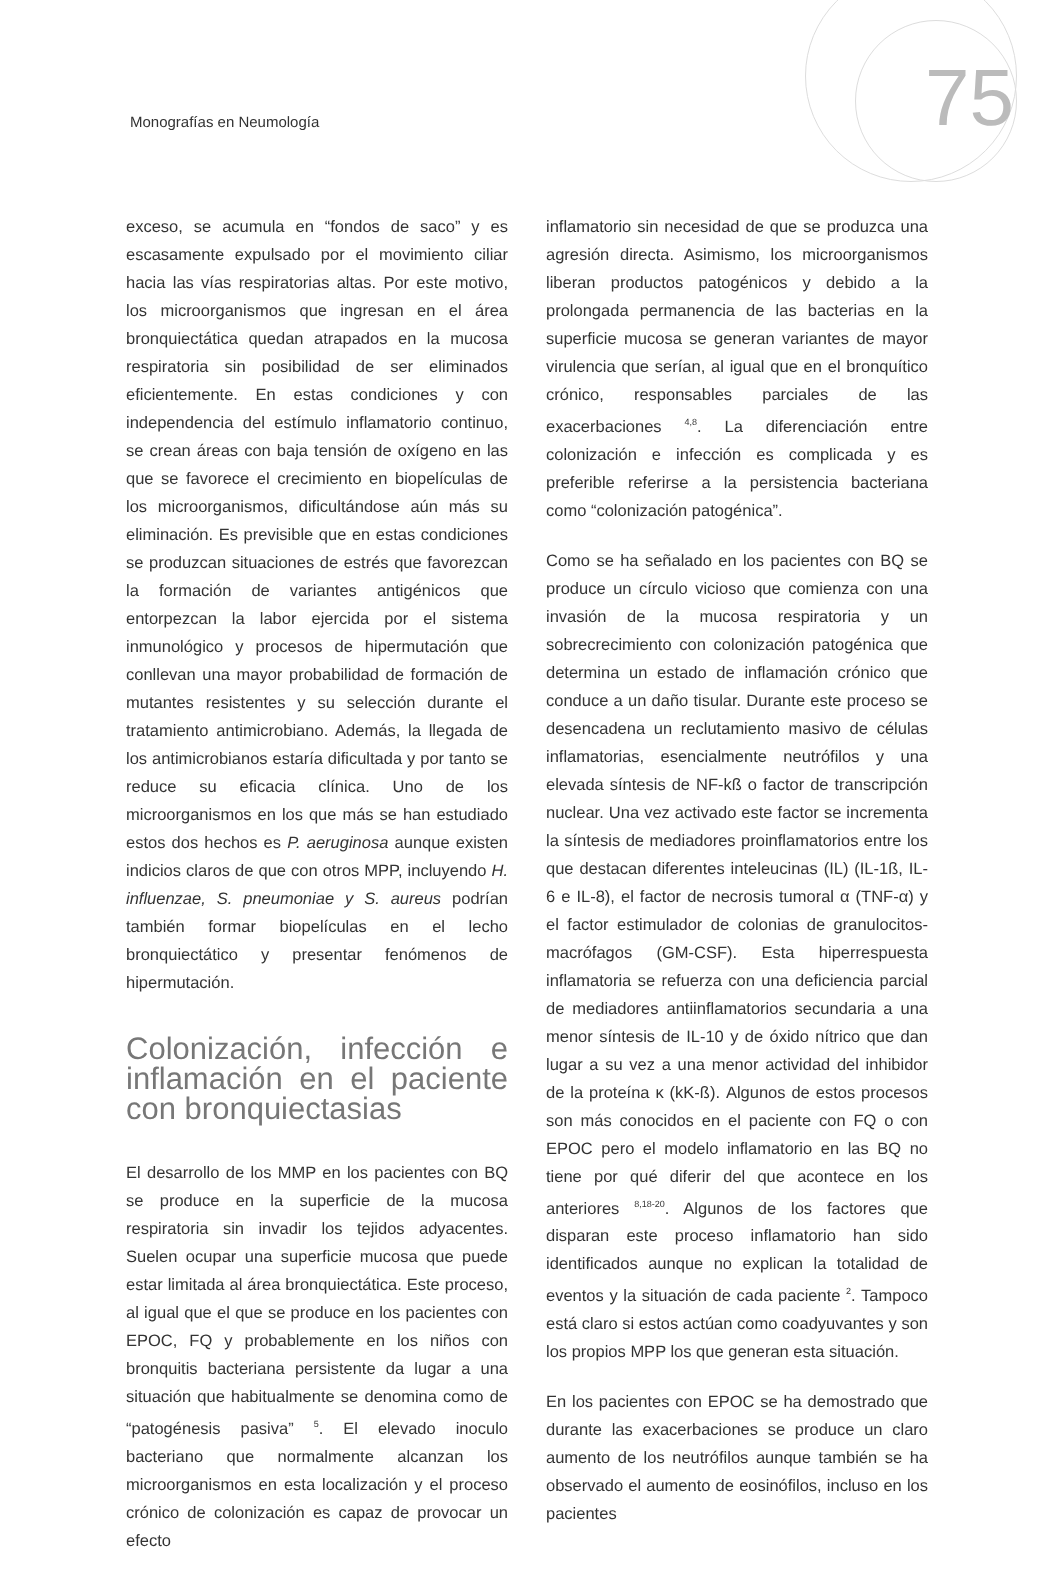Monografías en Neumología 75
exceso, se acumula en “fondos de saco” y es escasamente expulsado por el movimiento ciliar hacia las vías respiratorias altas. Por este motivo, los microorganismos que ingresan en el área bronquiectática quedan atrapados en la mucosa respiratoria sin posibilidad de ser eliminados eficientemente. En estas condiciones y con independencia del estímulo inflamatorio continuo, se crean áreas con baja tensión de oxígeno en las que se favorece el crecimiento en biopelículas de los microorganismos, dificultándose aún más su eliminación. Es previsible que en estas condiciones se produzcan situaciones de estrés que favorezcan la formación de variantes antigénicos que entorpezcan la labor ejercida por el sistema inmunológico y procesos de hipermutación que conllevan una mayor probabilidad de formación de mutantes resistentes y su selección durante el tratamiento antimicrobiano. Además, la llegada de los antimicrobianos estaría dificultada y por tanto se reduce su eficacia clínica. Uno de los microorganismos en los que más se han estudiado estos dos hechos es P. aeruginosa aunque existen indicios claros de que con otros MPP, incluyendo H. influenzae, S. pneumoniae y S. aureus podrían también formar biopelículas en el lecho bronquiectático y presentar fenómenos de hipermutación.
Colonización, infección e inflamación en el paciente con bronquiectasias
El desarrollo de los MMP en los pacientes con BQ se produce en la superficie de la mucosa respiratoria sin invadir los tejidos adyacentes. Suelen ocupar una superficie mucosa que puede estar limitada al área bronquiectática. Este proceso, al igual que el que se produce en los pacientes con EPOC, FQ y probablemente en los niños con bronquitis bacteriana persistente da lugar a una situación que habitualmente se denomina como de “patogénesis pasiva” <sup>5</sup>. El elevado inoculo bacteriano que normalmente alcanzan los microorganismos en esta localización y el proceso crónico de colonización es capaz de provocar un efecto
inflamatorio sin necesidad de que se produzca una agresión directa. Asimismo, los microorganismos liberan productos patogénicos y debido a la prolongada permanencia de las bacterias en la superficie mucosa se generan variantes de mayor virulencia que serían, al igual que en el bronquítico crónico, responsables parciales de las exacerbaciones <sup>4,8</sup>. La diferenciación entre colonización e infección es complicada y es preferible referirse a la persistencia bacteriana como “colonización patogénica”.
Como se ha señalado en los pacientes con BQ se produce un círculo vicioso que comienza con una invasión de la mucosa respiratoria y un sobrecrecimiento con colonización patogénica que determina un estado de inflamación crónico que conduce a un daño tisular. Durante este proceso se desencadena un reclutamiento masivo de células inflamatorias, esencialmente neutrófilos y una elevada síntesis de NF-kß o factor de transcripción nuclear. Una vez activado este factor se incrementa la síntesis de mediadores proinflamatorios entre los que destacan diferentes inteleucinas (IL) (IL-1ß, IL-6 e IL-8), el factor de necrosis tumoral α (TNF-α) y el factor estimulador de colonias de granulocitos-macrófagos (GM-CSF). Esta hiperrespuesta inflamatoria se refuerza con una deficiencia parcial de mediadores antiinflamatorios secundaria a una menor síntesis de IL-10 y de óxido nítrico que dan lugar a su vez a una menor actividad del inhibidor de la proteína κ (kK-ß). Algunos de estos procesos son más conocidos en el paciente con FQ o con EPOC pero el modelo inflamatorio en las BQ no tiene por qué diferir del que acontece en los anteriores <sup>8,18-20</sup>. Algunos de los factores que disparan este proceso inflamatorio han sido identificados aunque no explican la totalidad de eventos y la situación de cada paciente <sup>2</sup>. Tampoco está claro si estos actúan como coadyuvantes y son los propios MPP los que generan esta situación.
En los pacientes con EPOC se ha demostrado que durante las exacerbaciones se produce un claro aumento de los neutrófilos aunque también se ha observado el aumento de eosinófilos, incluso en los pacientes